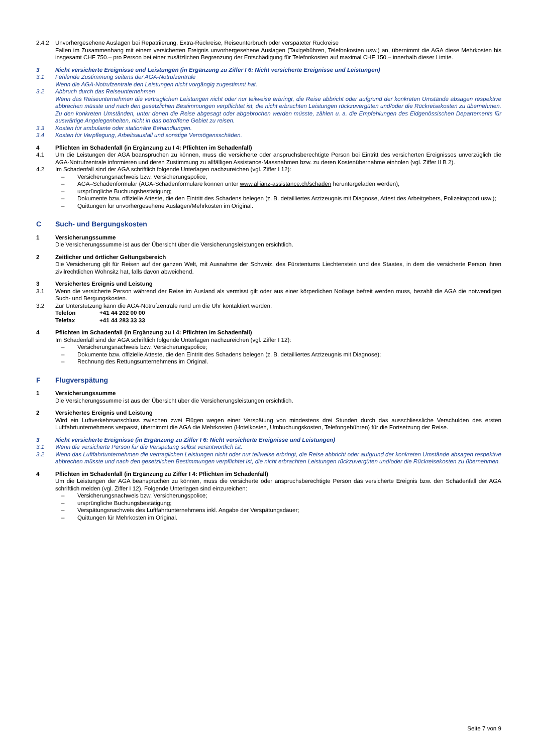2.4.2 Unvorhergesehene Auslagen bei Repatriierung, Extra-Rückreise, Reiseunterbruch oder verspäteter Rückreise
Fallen im Zusammenhang mit einem versicherten Ereignis unvorhergesehene Auslagen (Taxigebühren, Telefonkosten usw.) an, übernimmt die AGA diese Mehrkosten bis insgesamt CHF 750.– pro Person bei einer zusätzlichen Begrenzung der Entschädigung für Telefonkosten auf maximal CHF 150.– innerhalb dieser Limite.
3 Nicht versicherte Ereignisse und Leistungen (in Ergänzung zu Ziffer I 6: Nicht versicherte Ereignisse und Leistungen)
3.1 Fehlende Zustimmung seitens der AGA-Notrufzentrale
Wenn die AGA-Notrufzentrale den Leistungen nicht vorgängig zugestimmt hat.
3.2 Abbruch durch das Reiseunternehmen
Wenn das Reiseunternehmen die vertraglichen Leistungen nicht oder nur teilweise erbringt, die Reise abbricht oder aufgrund der konkreten Umstände absagen respektive abbrechen müsste und nach den gesetzlichen Bestimmungen verpflichtet ist, die nicht erbrachten Leistungen rückzuvergüten und/oder die Rückreisekosten zu übernehmen. Zu den konkreten Umständen, unter denen die Reise abgesagt oder abgebrochen werden müsste, zählen u. a. die Empfehlungen des Eidgenössischen Departements für auswärtige Angelegenheiten, nicht in das betroffene Gebiet zu reisen.
3.3 Kosten für ambulante oder stationäre Behandlungen.
3.4 Kosten für Verpflegung, Arbeitsausfall und sonstige Vermögensschäden.
4 Pflichten im Schadenfall (in Ergänzung zu I 4: Pflichten im Schadenfall)
4.1 Um die Leistungen der AGA beanspruchen zu können, muss die versicherte oder anspruchsberechtigte Person bei Eintritt des versicherten Ereignisses unverzüglich die AGA-Notrufzentrale informieren und deren Zustimmung zu allfälligen Assistance-Massnahmen bzw. zu deren Kostenübernahme einholen (vgl. Ziffer II B 2).
4.2 Im Schadenfall sind der AGA schriftlich folgende Unterlagen nachzureichen (vgl. Ziffer I 12):
– Versicherungsnachweis bzw. Versicherungspolice;
– AGA–Schadenformular (AGA-Schadenformulare können unter www.allianz-assistance.ch/schaden heruntergeladen werden);
– ursprüngliche Buchungsbestätigung;
– Dokumente bzw. offizielle Atteste, die den Eintritt des Schadens belegen (z. B. detailliertes Arztzeugnis mit Diagnose, Attest des Arbeitgebers, Polizeirapport usw.);
– Quittungen für unvorhergesehene Auslagen/Mehrkosten im Original.
C Such- und Bergungskosten
1 Versicherungssumme
Die Versicherungssumme ist aus der Übersicht über die Versicherungsleistungen ersichtlich.
2 Zeitlicher und örtlicher Geltungsbereich
Die Versicherung gilt für Reisen auf der ganzen Welt, mit Ausnahme der Schweiz, des Fürstentums Liechtenstein und des Staates, in dem die versicherte Person ihren zivilrechtlichen Wohnsitz hat, falls davon abweichend.
3 Versichertes Ereignis und Leistung
3.1 Wenn die versicherte Person während der Reise im Ausland als vermisst gilt oder aus einer körperlichen Notlage befreit werden muss, bezahlt die AGA die notwendigen Such- und Bergungskosten.
3.2 Zur Unterstützung kann die AGA-Notrufzentrale rund um die Uhr kontaktiert werden:
Telefon +41 44 202 00 00
Telefax +41 44 283 33 33
4 Pflichten im Schadenfall (in Ergänzung zu I 4: Pflichten im Schadenfall)
Im Schadenfall sind der AGA schriftlich folgende Unterlagen nachzureichen (vgl. Ziffer I 12):
– Versicherungsnachweis bzw. Versicherungspolice;
– Dokumente bzw. offizielle Atteste, die den Eintritt des Schadens belegen (z. B. detailliertes Arztzeugnis mit Diagnose);
– Rechnung des Rettungsunternehmens im Original.
F Flugverspätung
1 Versicherungssumme
Die Versicherungssumme ist aus der Übersicht über die Versicherungsleistungen ersichtlich.
2 Versichertes Ereignis und Leistung
Wird ein Luftverkehrsanschluss zwischen zwei Flügen wegen einer Verspätung von mindestens drei Stunden durch das ausschliessliche Verschulden des ersten Luftfahrtunternehmens verpasst, übernimmt die AGA die Mehrkosten (Hotelkosten, Umbuchungskosten, Telefongebühren) für die Fortsetzung der Reise.
3 Nicht versicherte Ereignisse (in Ergänzung zu Ziffer I 6: Nicht versicherte Ereignisse und Leistungen)
3.1 Wenn die versicherte Person für die Verspätung selbst verantwortlich ist.
3.2 Wenn das Luftfahrtunternehmen die vertraglichen Leistungen nicht oder nur teilweise erbringt, die Reise abbricht oder aufgrund der konkreten Umstände absagen respektive abbrechen müsste und nach den gesetzlichen Bestimmungen verpflichtet ist, die nicht erbrachten Leistungen rückzuvergüten und/oder die Rückreisekosten zu übernehmen.
4 Pflichten im Schadenfall (in Ergänzung zu Ziffer I 4: Pflichten im Schadenfall)
Um die Leistungen der AGA beanspruchen zu können, muss die versicherte oder anspruchsberechtigte Person das versicherte Ereignis bzw. den Schadenfall der AGA schriftlich melden (vgl. Ziffer I 12). Folgende Unterlagen sind einzureichen:
– Versicherungsnachweis bzw. Versicherungspolice;
– ursprüngliche Buchungsbestätigung;
– Verspätungsnachweis des Luftfahrtunternehmens inkl. Angabe der Verspätungsdauer;
– Quittungen für Mehrkosten im Original.
Seite 7 von 9